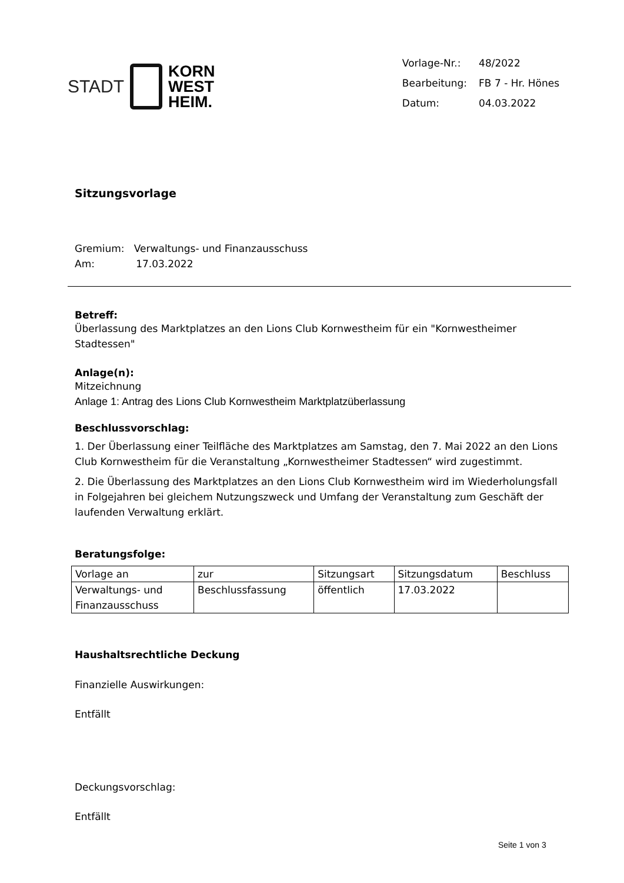STADT
KORN
WEST
HEIM.
| Vorlage-Nr.: | 48/2022 |
| Bearbeitung: | FB 7 - Hr. Hönes |
| Datum: | 04.03.2022 |
Sitzungsvorlage
Gremium: Verwaltungs- und Finanzausschuss
Am: 17.03.2022
Betreff:
Überlassung des Marktplatzes an den Lions Club Kornwestheim für ein "Kornwestheimer Stadtessen"
Anlage(n):
Mitzeichnung
Anlage 1: Antrag des Lions Club Kornwestheim Marktplatzüberlassung
Beschlussvorschlag:
1. Der Überlassung einer Teilfläche des Marktplatzes am Samstag, den 7. Mai 2022 an den Lions Club Kornwestheim für die Veranstaltung „Kornwestheimer Stadtessen“ wird zugestimmt.
2. Die Überlassung des Marktplatzes an den Lions Club Kornwestheim wird im Wiederholungsfall in Folgejahren bei gleichem Nutzungszweck und Umfang der Veranstaltung zum Geschäft der laufenden Verwaltung erklärt.
Beratungsfolge:
| Vorlage an | zur | Sitzungsart | Sitzungsdatum | Beschluss |
| Verwaltungs- und Finanzausschuss | Beschlussfassung | öffentlich | 17.03.2022 | |
Haushaltsrechtliche Deckung
Finanzielle Auswirkungen:
Entfällt
Deckungsvorschlag:
Entfällt
Seite 1 von 3